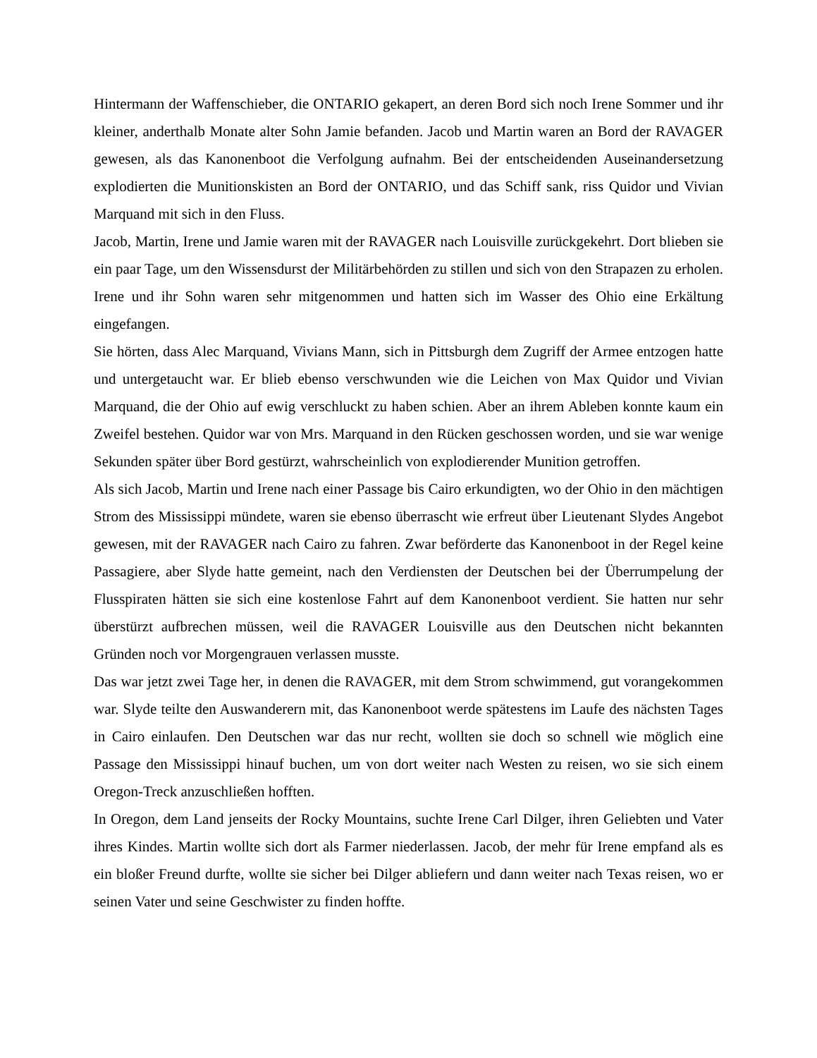Hintermann der Waffenschieber, die ONTARIO gekapert, an deren Bord sich noch Irene Sommer und ihr kleiner, anderthalb Monate alter Sohn Jamie befanden. Jacob und Martin waren an Bord der RAVAGER gewesen, als das Kanonenboot die Verfolgung aufnahm. Bei der entscheidenden Auseinandersetzung explodierten die Munitionskisten an Bord der ONTARIO, und das Schiff sank, riss Quidor und Vivian Marquand mit sich in den Fluss.
Jacob, Martin, Irene und Jamie waren mit der RAVAGER nach Louisville zurückgekehrt. Dort blieben sie ein paar Tage, um den Wissensdurst der Militärbehörden zu stillen und sich von den Strapazen zu erholen. Irene und ihr Sohn waren sehr mitgenommen und hatten sich im Wasser des Ohio eine Erkältung eingefangen.
Sie hörten, dass Alec Marquand, Vivians Mann, sich in Pittsburgh dem Zugriff der Armee entzogen hatte und untergetaucht war. Er blieb ebenso verschwunden wie die Leichen von Max Quidor und Vivian Marquand, die der Ohio auf ewig verschluckt zu haben schien. Aber an ihrem Ableben konnte kaum ein Zweifel bestehen. Quidor war von Mrs. Marquand in den Rücken geschossen worden, und sie war wenige Sekunden später über Bord gestürzt, wahrscheinlich von explodierender Munition getroffen.
Als sich Jacob, Martin und Irene nach einer Passage bis Cairo erkundigten, wo der Ohio in den mächtigen Strom des Mississippi mündete, waren sie ebenso überrascht wie erfreut über Lieutenant Slydes Angebot gewesen, mit der RAVAGER nach Cairo zu fahren. Zwar beförderte das Kanonenboot in der Regel keine Passagiere, aber Slyde hatte gemeint, nach den Verdiensten der Deutschen bei der Überrumpelung der Flusspiraten hätten sie sich eine kostenlose Fahrt auf dem Kanonenboot verdient. Sie hatten nur sehr überstürzt aufbrechen müssen, weil die RAVAGER Louisville aus den Deutschen nicht bekannten Gründen noch vor Morgengrauen verlassen musste.
Das war jetzt zwei Tage her, in denen die RAVAGER, mit dem Strom schwimmend, gut vorangekommen war. Slyde teilte den Auswanderern mit, das Kanonenboot werde spätestens im Laufe des nächsten Tages in Cairo einlaufen. Den Deutschen war das nur recht, wollten sie doch so schnell wie möglich eine Passage den Mississippi hinauf buchen, um von dort weiter nach Westen zu reisen, wo sie sich einem Oregon-Treck anzuschließen hofften.
In Oregon, dem Land jenseits der Rocky Mountains, suchte Irene Carl Dilger, ihren Geliebten und Vater ihres Kindes. Martin wollte sich dort als Farmer niederlassen. Jacob, der mehr für Irene empfand als es ein bloßer Freund durfte, wollte sie sicher bei Dilger abliefern und dann weiter nach Texas reisen, wo er seinen Vater und seine Geschwister zu finden hoffte.